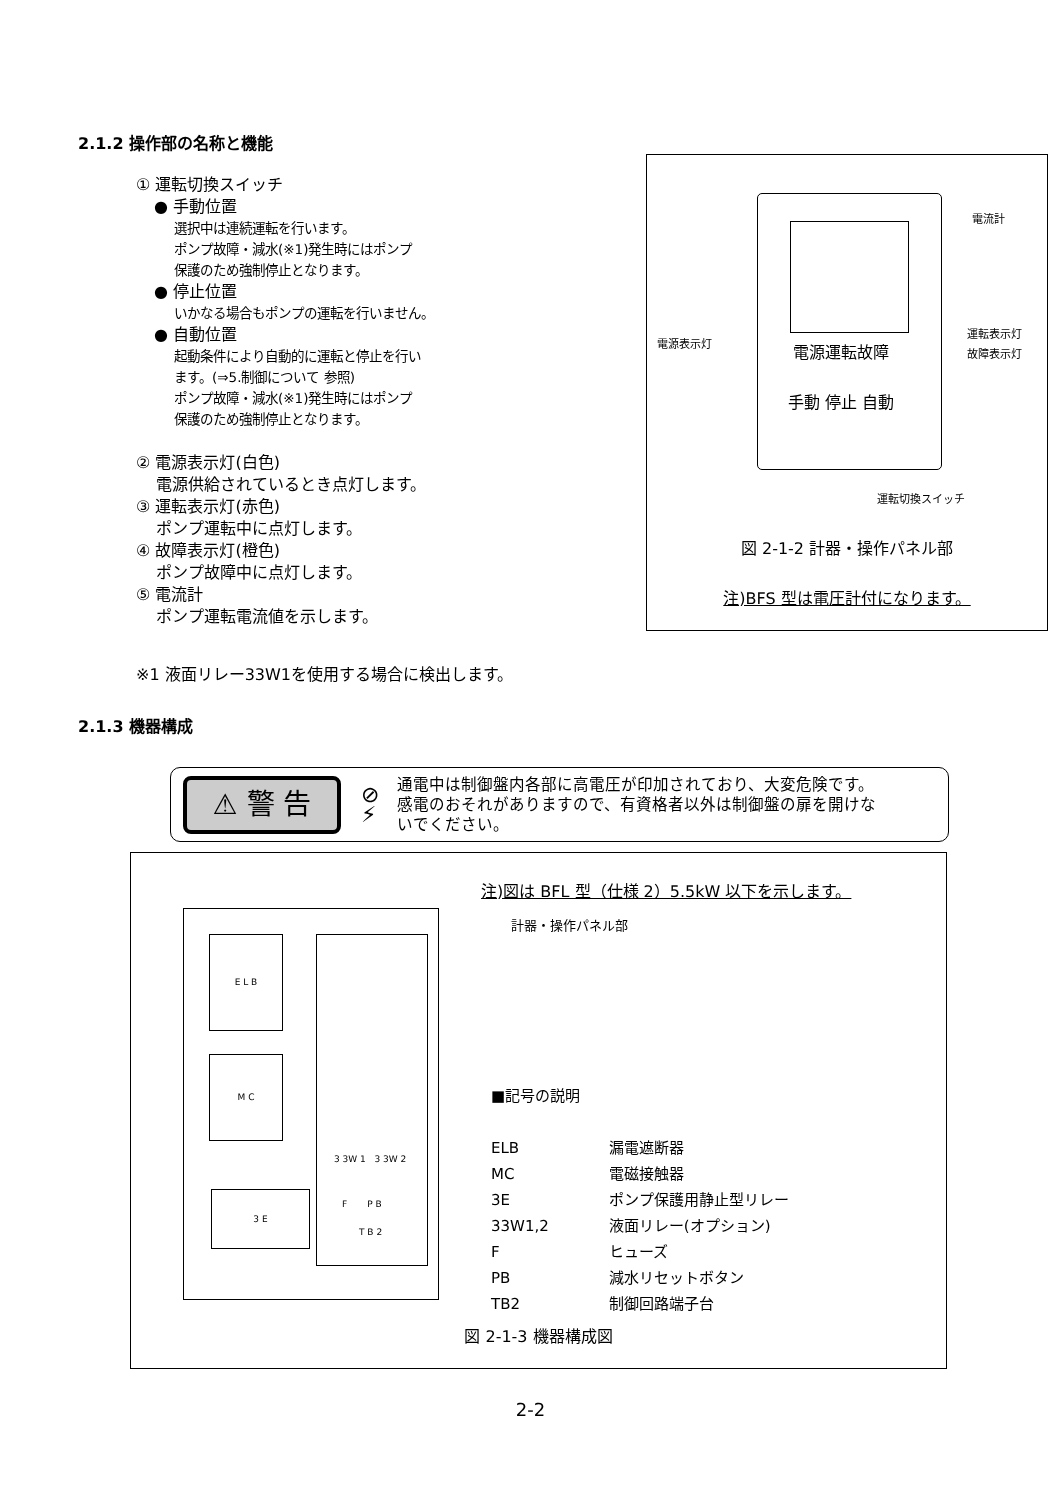2.1.2 操作部の名称と機能
① 運転切換スイッチ
● 手動位置
選択中は連続運転を行います。
ポンプ故障・減水(※1)発生時にはポンプ
保護のため強制停止となります。
● 停止位置
いかなる場合もポンプの運転を行いません。
● 自動位置
起動条件により自動的に運転と停止を行い
ます。(⇒5.制御について 参照)
ポンプ故障・減水(※1)発生時にはポンプ
保護のため強制停止となります。
② 電源表示灯(白色)
電源供給されているとき点灯します。
③ 運転表示灯(赤色)
ポンプ運転中に点灯します。
④ 故障表示灯(橙色)
ポンプ故障中に点灯します。
⑤ 電流計
ポンプ運転電流値を示します。
電源運転故障
手動 停止 自動
電流計
運転表示灯
故障表示灯
電源表示灯
運転切換スイッチ
図 2-1-2 計器・操作パネル部
注)BFS 型は電圧計付になります。
※1 液面リレー33W1を使用する場合に検出します。
2.1.3 機器構成
⚠ 警 告
⊘
⚡
通電中は制御盤内各部に高電圧が印加されており、大変危険です。
感電のおそれがありますので、有資格者以外は制御盤の扉を開けな
いでください。
注)図は BFL 型（仕様 2）5.5kW 以下を示します。
計器・操作パネル部
E L B
M C
3 E
3 3W 1 3 3W 2
F P B
T B 2
■記号の説明
| ELB | 漏電遮断器 |
| MC | 電磁接触器 |
| 3E | ポンプ保護用静止型リレー |
| 33W1,2 | 液面リレー(オプション) |
| F | ヒューズ |
| PB | 減水リセットボタン |
| TB2 | 制御回路端子台 |
図 2-1-3 機器構成図
2-2